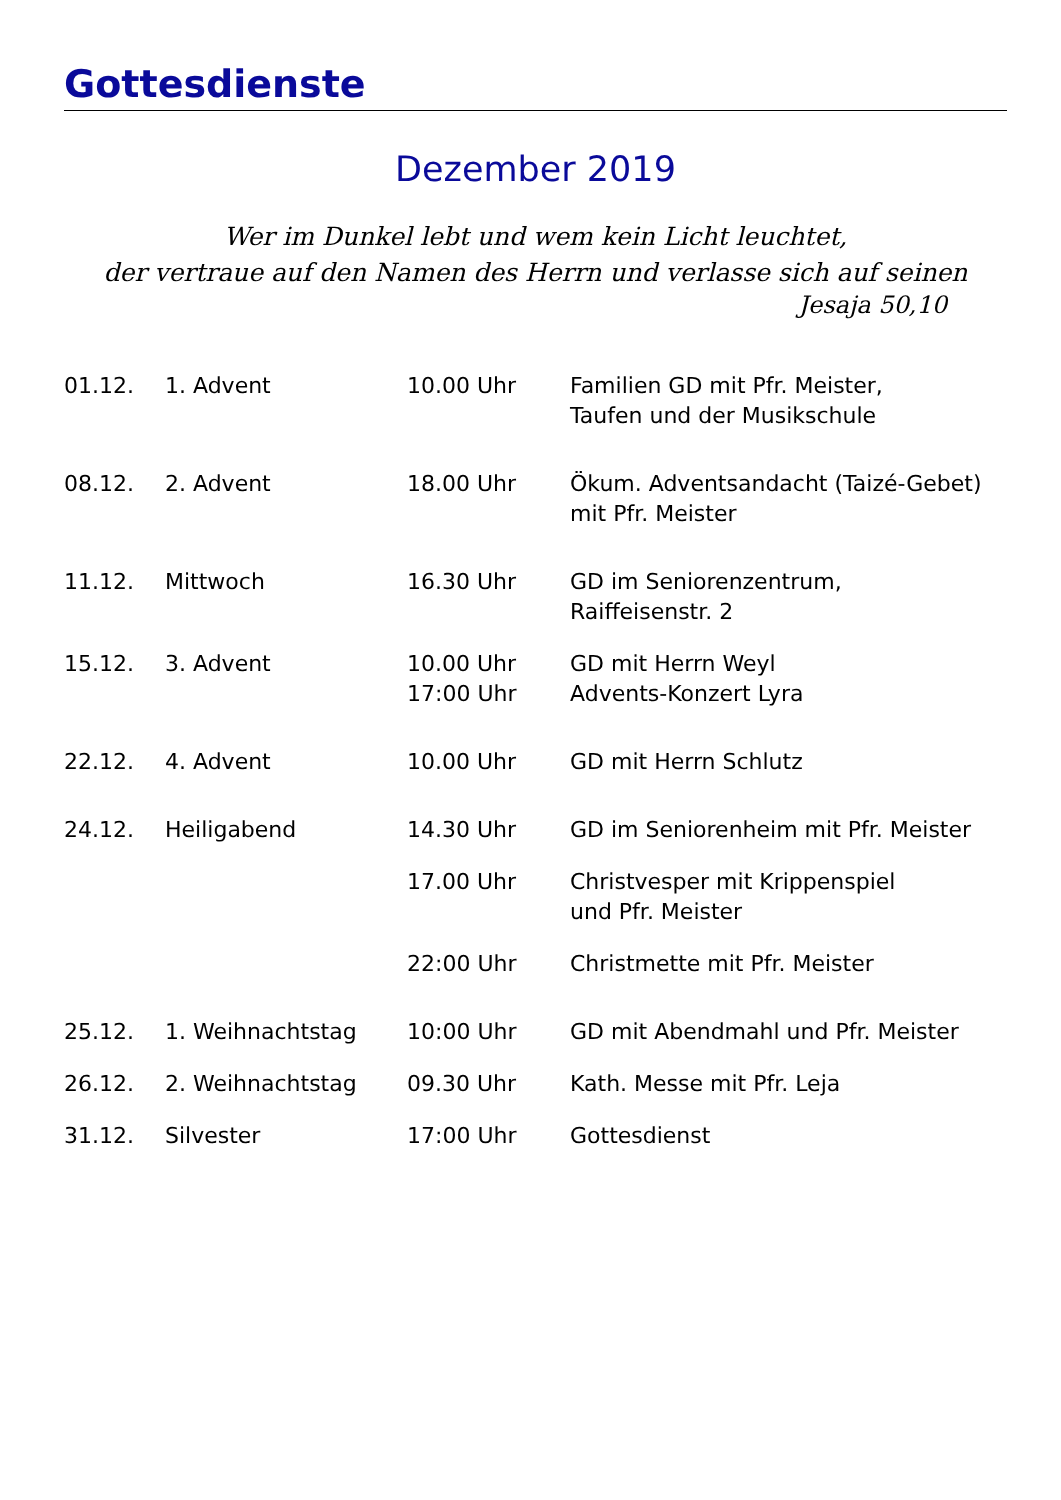Gottesdienste
Dezember 2019
Wer im Dunkel lebt und wem kein Licht leuchtet,
der vertraue auf den Namen des Herrn und verlasse sich auf seinen
Jesaja 50,10
| 01.12. | 1. Advent | 10.00 Uhr | Familien GD mit Pfr. Meister, Taufen und der Musikschule |
| 08.12. | 2. Advent | 18.00 Uhr | Ökum. Adventsandacht (Taizé-Gebet) mit Pfr. Meister |
| 11.12. | Mittwoch | 16.30 Uhr | GD im Seniorenzentrum, Raiffeisenstr. 2 |
| 15.12. | 3. Advent | 10.00 Uhr 17:00 Uhr | GD mit Herrn Weyl Advents-Konzert Lyra |
| 22.12. | 4. Advent | 10.00 Uhr | GD mit Herrn Schlutz |
| 24.12. | Heiligabend | 14.30 Uhr | GD im Seniorenheim mit Pfr. Meister |
| | | 17.00 Uhr | Christvesper mit Krippenspiel und Pfr. Meister |
| | | 22:00 Uhr | Christmette mit Pfr. Meister |
| 25.12. | 1. Weihnachtstag | 10:00 Uhr | GD mit Abendmahl und Pfr. Meister |
| 26.12. | 2. Weihnachtstag | 09.30 Uhr | Kath. Messe mit Pfr. Leja |
| 31.12. | Silvester | 17:00 Uhr | Gottesdienst |